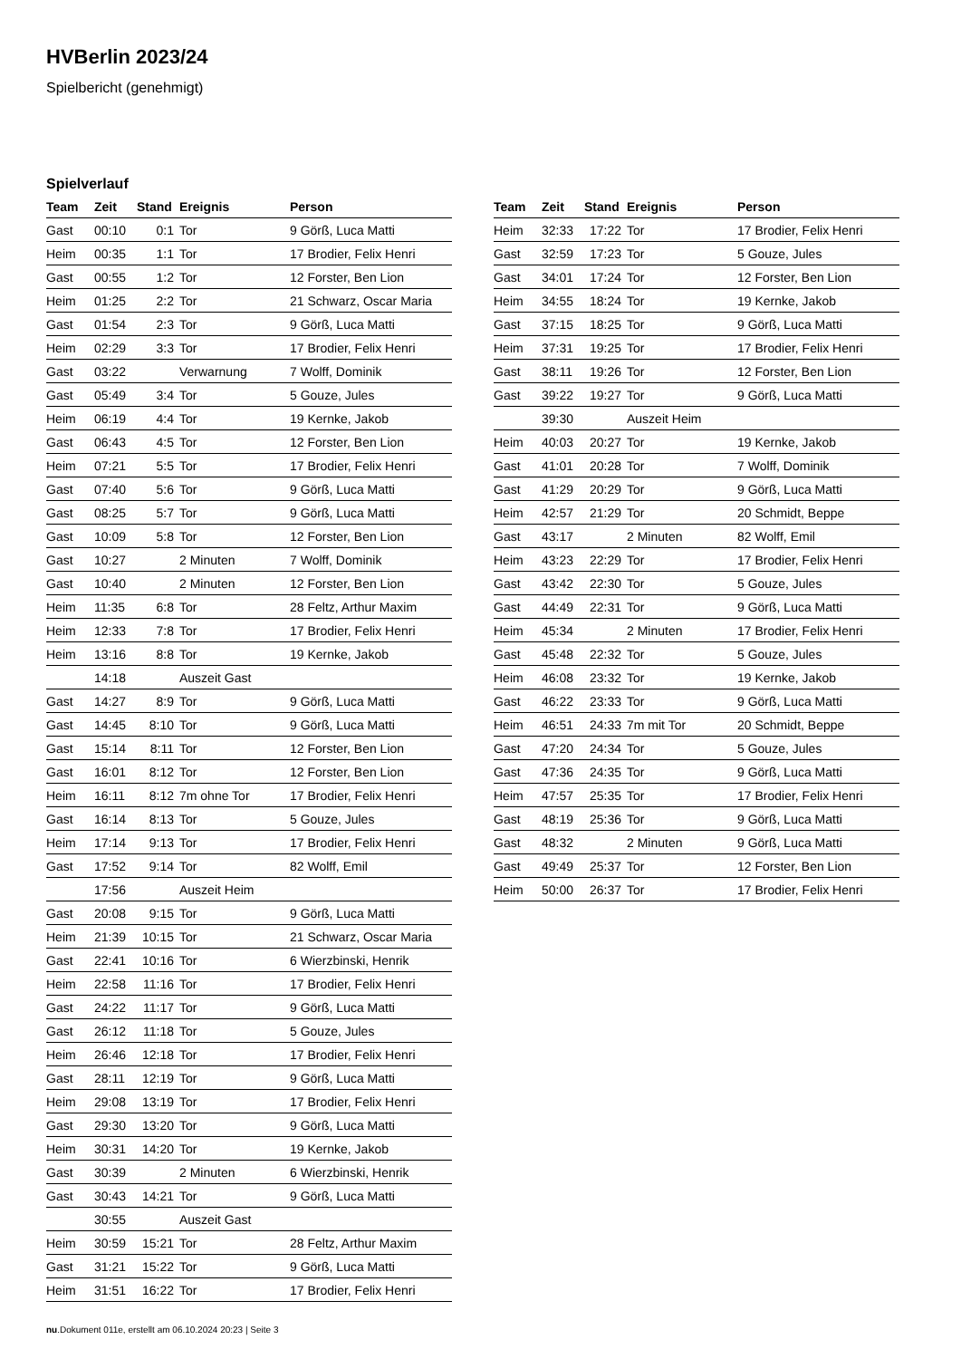HVBerlin 2023/24
Spielbericht (genehmigt)
Spielverlauf
| Team | Zeit | Stand | Ereignis | Person |
| --- | --- | --- | --- | --- |
| Gast | 00:10 | 0:1 | Tor | 9 Görß, Luca Matti |
| Heim | 00:35 | 1:1 | Tor | 17 Brodier, Felix Henri |
| Gast | 00:55 | 1:2 | Tor | 12 Forster, Ben Lion |
| Heim | 01:25 | 2:2 | Tor | 21 Schwarz, Oscar Maria |
| Gast | 01:54 | 2:3 | Tor | 9 Görß, Luca Matti |
| Heim | 02:29 | 3:3 | Tor | 17 Brodier, Felix Henri |
| Gast | 03:22 | | Verwarnung | 7 Wolff, Dominik |
| Gast | 05:49 | 3:4 | Tor | 5 Gouze, Jules |
| Heim | 06:19 | 4:4 | Tor | 19 Kernke, Jakob |
| Gast | 06:43 | 4:5 | Tor | 12 Forster, Ben Lion |
| Heim | 07:21 | 5:5 | Tor | 17 Brodier, Felix Henri |
| Gast | 07:40 | 5:6 | Tor | 9 Görß, Luca Matti |
| Gast | 08:25 | 5:7 | Tor | 9 Görß, Luca Matti |
| Gast | 10:09 | 5:8 | Tor | 12 Forster, Ben Lion |
| Gast | 10:27 | | 2 Minuten | 7 Wolff, Dominik |
| Gast | 10:40 | | 2 Minuten | 12 Forster, Ben Lion |
| Heim | 11:35 | 6:8 | Tor | 28 Feltz, Arthur Maxim |
| Heim | 12:33 | 7:8 | Tor | 17 Brodier, Felix Henri |
| Heim | 13:16 | 8:8 | Tor | 19 Kernke, Jakob |
| | 14:18 | | Auszeit Gast | |
| Gast | 14:27 | 8:9 | Tor | 9 Görß, Luca Matti |
| Gast | 14:45 | 8:10 | Tor | 9 Görß, Luca Matti |
| Gast | 15:14 | 8:11 | Tor | 12 Forster, Ben Lion |
| Gast | 16:01 | 8:12 | Tor | 12 Forster, Ben Lion |
| Heim | 16:11 | 8:12 | 7m ohne Tor | 17 Brodier, Felix Henri |
| Gast | 16:14 | 8:13 | Tor | 5 Gouze, Jules |
| Heim | 17:14 | 9:13 | Tor | 17 Brodier, Felix Henri |
| Gast | 17:52 | 9:14 | Tor | 82 Wolff, Emil |
| | 17:56 | | Auszeit Heim | |
| Gast | 20:08 | 9:15 | Tor | 9 Görß, Luca Matti |
| Heim | 21:39 | 10:15 | Tor | 21 Schwarz, Oscar Maria |
| Gast | 22:41 | 10:16 | Tor | 6 Wierzbinski, Henrik |
| Heim | 22:58 | 11:16 | Tor | 17 Brodier, Felix Henri |
| Gast | 24:22 | 11:17 | Tor | 9 Görß, Luca Matti |
| Gast | 26:12 | 11:18 | Tor | 5 Gouze, Jules |
| Heim | 26:46 | 12:18 | Tor | 17 Brodier, Felix Henri |
| Gast | 28:11 | 12:19 | Tor | 9 Görß, Luca Matti |
| Heim | 29:08 | 13:19 | Tor | 17 Brodier, Felix Henri |
| Gast | 29:30 | 13:20 | Tor | 9 Görß, Luca Matti |
| Heim | 30:31 | 14:20 | Tor | 19 Kernke, Jakob |
| Gast | 30:39 | | 2 Minuten | 6 Wierzbinski, Henrik |
| Gast | 30:43 | 14:21 | Tor | 9 Görß, Luca Matti |
| | 30:55 | | Auszeit Gast | |
| Heim | 30:59 | 15:21 | Tor | 28 Feltz, Arthur Maxim |
| Gast | 31:21 | 15:22 | Tor | 9 Görß, Luca Matti |
| Heim | 31:51 | 16:22 | Tor | 17 Brodier, Felix Henri |
| Team | Zeit | Stand | Ereignis | Person |
| --- | --- | --- | --- | --- |
| Heim | 32:33 | 17:22 | Tor | 17 Brodier, Felix Henri |
| Gast | 32:59 | 17:23 | Tor | 5 Gouze, Jules |
| Gast | 34:01 | 17:24 | Tor | 12 Forster, Ben Lion |
| Heim | 34:55 | 18:24 | Tor | 19 Kernke, Jakob |
| Gast | 37:15 | 18:25 | Tor | 9 Görß, Luca Matti |
| Heim | 37:31 | 19:25 | Tor | 17 Brodier, Felix Henri |
| Gast | 38:11 | 19:26 | Tor | 12 Forster, Ben Lion |
| Gast | 39:22 | 19:27 | Tor | 9 Görß, Luca Matti |
| | 39:30 | | Auszeit Heim | |
| Heim | 40:03 | 20:27 | Tor | 19 Kernke, Jakob |
| Gast | 41:01 | 20:28 | Tor | 7 Wolff, Dominik |
| Gast | 41:29 | 20:29 | Tor | 9 Görß, Luca Matti |
| Heim | 42:57 | 21:29 | Tor | 20 Schmidt, Beppe |
| Gast | 43:17 | | 2 Minuten | 82 Wolff, Emil |
| Heim | 43:23 | 22:29 | Tor | 17 Brodier, Felix Henri |
| Gast | 43:42 | 22:30 | Tor | 5 Gouze, Jules |
| Gast | 44:49 | 22:31 | Tor | 9 Görß, Luca Matti |
| Heim | 45:34 | | 2 Minuten | 17 Brodier, Felix Henri |
| Gast | 45:48 | 22:32 | Tor | 5 Gouze, Jules |
| Heim | 46:08 | 23:32 | Tor | 19 Kernke, Jakob |
| Gast | 46:22 | 23:33 | Tor | 9 Görß, Luca Matti |
| Heim | 46:51 | 24:33 | 7m mit Tor | 20 Schmidt, Beppe |
| Gast | 47:20 | 24:34 | Tor | 5 Gouze, Jules |
| Gast | 47:36 | 24:35 | Tor | 9 Görß, Luca Matti |
| Heim | 47:57 | 25:35 | Tor | 17 Brodier, Felix Henri |
| Gast | 48:19 | 25:36 | Tor | 9 Görß, Luca Matti |
| Gast | 48:32 | | 2 Minuten | 9 Görß, Luca Matti |
| Gast | 49:49 | 25:37 | Tor | 12 Forster, Ben Lion |
| Heim | 50:00 | 26:37 | Tor | 17 Brodier, Felix Henri |
nu.Dokument 011e, erstellt am 06.10.2024 20:23 | Seite 3